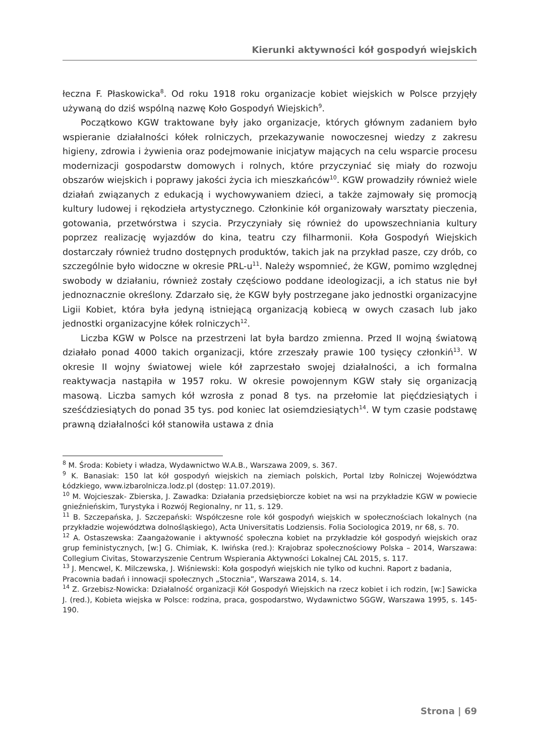Kierunki aktywności kół gospodyń wiejskich
łeczna F. Płaskowicka<sup>8</sup>. Od roku 1918 roku organizacje kobiet wiejskich w Polsce przyjęły używaną do dziś wspólną nazwę Koło Gospodyń Wiejskich<sup>9</sup>.
Początkowo KGW traktowane były jako organizacje, których głównym zadaniem było wspieranie działalności kółek rolniczych, przekazywanie nowoczesnej wiedzy z zakresu higieny, zdrowia i żywienia oraz podejmowanie inicjatyw mających na celu wsparcie procesu modernizacji gospodarstw domowych i rolnych, które przyczyniać się miały do rozwoju obszarów wiejskich i poprawy jakości życia ich mieszkańców<sup>10</sup>. KGW prowadziły również wiele działań związanych z edukacją i wychowywaniem dzieci, a także zajmowały się promocją kultury ludowej i rękodzieła artystycznego. Członkinie kół organizowały warsztaty pieczenia, gotowania, przetwórstwa i szycia. Przyczyniały się również do upowszechniania kultury poprzez realizację wyjazdów do kina, teatru czy filharmonii. Koła Gospodyń Wiejskich dostarczały również trudno dostępnych produktów, takich jak na przykład pasze, czy drób, co szczególnie było widoczne w okresie PRL-u<sup>11</sup>. Należy wspomnieć, że KGW, pomimo względnej swobody w działaniu, również zostały częściowo poddane ideologizacji, a ich status nie był jednoznacznie określony. Zdarzało się, że KGW były postrzegane jako jednostki organizacyjne Ligii Kobiet, która była jedyną istniejącą organizacją kobiecą w owych czasach lub jako jednostki organizacyjne kółek rolniczych<sup>12</sup>.
Liczba KGW w Polsce na przestrzeni lat była bardzo zmienna. Przed II wojną światową działało ponad 4000 takich organizacji, które zrzeszały prawie 100 tysięcy członkiń<sup>13</sup>. W okresie II wojny światowej wiele kół zaprzestało swojej działalności, a ich formalna reaktywacja nastąpiła w 1957 roku. W okresie powojennym KGW stały się organizacją masową. Liczba samych kół wzrosła z ponad 8 tys. na przełomie lat pięćdziesiątych i sześćdziesiątych do ponad 35 tys. pod koniec lat osiemdziesiątych<sup>14</sup>. W tym czasie podstawę prawną działalności kół stanowiła ustawa z dnia
<sup>8</sup> M. Środa: Kobiety i władza, Wydawnictwo W.A.B., Warszawa 2009, s. 367.
<sup>9</sup> K. Banasiak: 150 lat kół gospodyń wiejskich na ziemiach polskich, Portal Izby Rolniczej Województwa Łódzkiego, www.izbarolnicza.lodz.pl (dostęp: 11.07.2019).
<sup>10</sup> M. Wojcieszak- Zbierska, J. Zawadka: Działania przedsiębiorcze kobiet na wsi na przykładzie KGW w powiecie gnieźnieńskim, Turystyka i Rozwój Regionalny, nr 11, s. 129.
<sup>11</sup> B. Szczepańska, J. Szczepański: Współczesne role kół gospodyń wiejskich w społecznościach lokalnych (na przykładzie województwa dolnośląskiego), Acta Universitatis Lodziensis. Folia Sociologica 2019, nr 68, s. 70.
<sup>12</sup> A. Ostaszewska: Zaangażowanie i aktywność społeczna kobiet na przykładzie kół gospodyń wiejskich oraz grup feministycznych, [w:] G. Chimiak, K. Iwińska (red.): Krajobraz społecznościowy Polska – 2014, Warszawa: Collegium Civitas, Stowarzyszenie Centrum Wspierania Aktywności Lokalnej CAL 2015, s. 117.
<sup>13</sup> J. Mencwel, K. Milczewska, J. Wiśniewski: Koła gospodyń wiejskich nie tylko od kuchni. Raport z badania,
Pracownia badań i innowacji społecznych „Stocznia”, Warszawa 2014, s. 14.
<sup>14</sup> Z. Grzebisz-Nowicka: Działalność organizacji Kół Gospodyń Wiejskich na rzecz kobiet i ich rodzin, [w:] Sawicka J. (red.), Kobieta wiejska w Polsce: rodzina, praca, gospodarstwo, Wydawnictwo SGGW, Warszawa 1995, s. 145-190.
Strona | 69